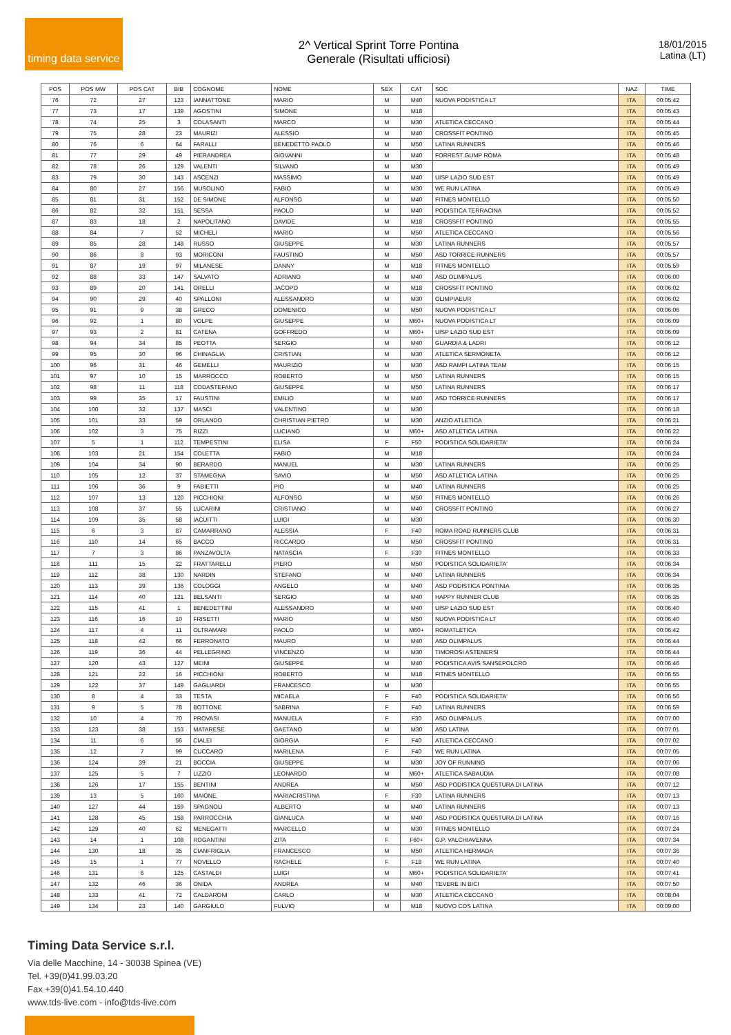timing data service
2^ Vertical Sprint Torre Pontina
Generale (Risultati ufficiosi)
18/01/2015
Latina (LT)
| POS | POS MW | POS CAT | BIB | COGNOME | NOME | SEX | CAT | SOC | NAZ | TIME |
| --- | --- | --- | --- | --- | --- | --- | --- | --- | --- | --- |
| 76 | 72 | 27 | 123 | IANNATTONE | MARIO | M | M40 | NUOVA PODISTICA LT | ITA | 00:05:42 |
| 77 | 73 | 17 | 139 | AGOSTINI | SIMONE | M | M18 | | ITA | 00:05:43 |
| 78 | 74 | 25 | 3 | COLASANTI | MARCO | M | M30 | ATLETICA CECCANO | ITA | 00:05:44 |
| 79 | 75 | 28 | 23 | MAURIZI | ALESSIO | M | M40 | CROSSFIT PONTINO | ITA | 00:05:45 |
| 80 | 76 | 6 | 64 | FARALLI | BENEDETTO PAOLO | M | M50 | LATINA RUNNERS | ITA | 00:05:46 |
| 81 | 77 | 29 | 49 | PIERANDREA | GIOVANNI | M | M40 | FORREST GUMP ROMA | ITA | 00:05:48 |
| 82 | 78 | 26 | 129 | VALENTI | SILVANO | M | M30 | | ITA | 00:05:49 |
| 83 | 79 | 30 | 143 | ASCENZI | MASSIMO | M | M40 | UISP LAZIO SUD EST | ITA | 00:05:49 |
| 84 | 80 | 27 | 156 | MUSOLINO | FABIO | M | M30 | WE RUN LATINA | ITA | 00:05:49 |
| 85 | 81 | 31 | 152 | DE SIMONE | ALFONSO | M | M40 | FITNES MONTELLO | ITA | 00:05:50 |
| 86 | 82 | 32 | 151 | SESSA | PAOLO | M | M40 | PODISTICA TERRACINA | ITA | 00:05:52 |
| 87 | 83 | 18 | 2 | NAPOLITANO | DAVIDE | M | M18 | CROSSFIT PONTINO | ITA | 00:05:55 |
| 88 | 84 | 7 | 52 | MICHELI | MARIO | M | M50 | ATLETICA CECCANO | ITA | 00:05:56 |
| 89 | 85 | 28 | 148 | RUSSO | GIUSEPPE | M | M30 | LATINA RUNNERS | ITA | 00:05:57 |
| 90 | 86 | 8 | 93 | MORICONI | FAUSTINO | M | M50 | ASD TORRICE RUNNERS | ITA | 00:05:57 |
| 91 | 87 | 19 | 97 | MILANESE | DANNY | M | M18 | FITNES MONTELLO | ITA | 00:05:59 |
| 92 | 88 | 33 | 147 | SALVATO | ADRIANO | M | M40 | ASD OLIMPALUS | ITA | 00:06:00 |
| 93 | 89 | 20 | 141 | ORELLI | JACOPO | M | M18 | CROSSFIT PONTINO | ITA | 00:06:02 |
| 94 | 90 | 29 | 40 | SPALLONI | ALESSANDRO | M | M30 | OLIMPIAEUR | ITA | 00:06:02 |
| 95 | 91 | 9 | 38 | GRECO | DOMENICO | M | M50 | NUOVA PODISTICA LT | ITA | 00:06:06 |
| 96 | 92 | 1 | 80 | VOLPE | GIUSEPPE | M | M60+ | NUOVA PODISTICA LT | ITA | 00:06:09 |
| 97 | 93 | 2 | 81 | CATENA | GOFFREDO | M | M60+ | UISP LAZIO SUD EST | ITA | 00:06:09 |
| 98 | 94 | 34 | 85 | PEOTTA | SERGIO | M | M40 | GUARDIA & LADRI | ITA | 00:06:12 |
| 99 | 95 | 30 | 96 | CHINAGLIA | CRISTIAN | M | M30 | ATLETICA SERMONETA | ITA | 00:06:12 |
| 100 | 96 | 31 | 46 | GEMELLI | MAURIZIO | M | M30 | ASD RAMPI LATINA TEAM | ITA | 00:06:15 |
| 101 | 97 | 10 | 15 | MARROCCO | ROBERTO | M | M50 | LATINA RUNNERS | ITA | 00:06:15 |
| 102 | 98 | 11 | 118 | CODASTEFANO | GIUSEPPE | M | M50 | LATINA RUNNERS | ITA | 00:06:17 |
| 103 | 99 | 35 | 17 | FAUSTINI | EMILIO | M | M40 | ASD TORRICE RUNNERS | ITA | 00:06:17 |
| 104 | 100 | 32 | 137 | MASCI | VALENTINO | M | M30 | | ITA | 00:06:18 |
| 105 | 101 | 33 | 59 | ORLANDO | CHRISTIAN PIETRO | M | M30 | ANZIO ATLETICA | ITA | 00:06:21 |
| 106 | 102 | 3 | 75 | RIZZI | LUCIANO | M | M60+ | ASD ATLETICA LATINA | ITA | 00:06:22 |
| 107 | 5 | 1 | 112 | TEMPESTINI | ELISA | F | F50 | PODISTICA SOLIDARIETA' | ITA | 00:06:24 |
| 108 | 103 | 21 | 154 | COLETTA | FABIO | M | M18 | | ITA | 00:06:24 |
| 109 | 104 | 34 | 90 | BERARDO | MANUEL | M | M30 | LATINA RUNNERS | ITA | 00:06:25 |
| 110 | 105 | 12 | 37 | STAMEGNA | SAVIO | M | M50 | ASD ATLETICA LATINA | ITA | 00:06:25 |
| 111 | 106 | 36 | 9 | FABIETTI | PIO | M | M40 | LATINA RUNNERS | ITA | 00:06:25 |
| 112 | 107 | 13 | 120 | PICCHIONI | ALFONSO | M | M50 | FITNES MONTELLO | ITA | 00:06:26 |
| 113 | 108 | 37 | 55 | LUCARINI | CRISTIANO | M | M40 | CROSSFIT PONTINO | ITA | 00:06:27 |
| 114 | 109 | 35 | 58 | IACUITTI | LUIGI | M | M30 | | ITA | 00:06:30 |
| 115 | 6 | 3 | 87 | CAMARRANO | ALESSIA | F | F40 | ROMA ROAD RUNNERS CLUB | ITA | 00:06:31 |
| 116 | 110 | 14 | 65 | BACCO | RICCARDO | M | M50 | CROSSFIT PONTINO | ITA | 00:06:31 |
| 117 | 7 | 3 | 86 | PANZAVOLTA | NATASCIA | F | F30 | FITNES MONTELLO | ITA | 00:06:33 |
| 118 | 111 | 15 | 22 | FRATTARELLI | PIERO | M | M50 | PODISTICA SOLIDARIETA' | ITA | 00:06:34 |
| 119 | 112 | 38 | 130 | NARDIN | STEFANO | M | M40 | LATINA RUNNERS | ITA | 00:06:34 |
| 120 | 113 | 39 | 136 | COLOGGI | ANGELO | M | M40 | ASD PODISTICA PONTINIA | ITA | 00:06:35 |
| 121 | 114 | 40 | 121 | BELSANTI | SERGIO | M | M40 | HAPPY RUNNER CLUB | ITA | 00:06:35 |
| 122 | 115 | 41 | 1 | BENEDETTINI | ALESSANDRO | M | M40 | UISP LAZIO SUD EST | ITA | 00:06:40 |
| 123 | 116 | 16 | 10 | FRISETTI | MARIO | M | M50 | NUOVA PODISTICA LT | ITA | 00:06:40 |
| 124 | 117 | 4 | 11 | OLTRAMARI | PAOLO | M | M60+ | ROMATLETICA | ITA | 00:06:42 |
| 125 | 118 | 42 | 66 | FERRONATO | MAURO | M | M40 | ASD OLIMPALUS | ITA | 00:06:44 |
| 126 | 119 | 36 | 44 | PELLEGRINO | VINCENZO | M | M30 | TIMOROSI ASTENERSI | ITA | 00:06:44 |
| 127 | 120 | 43 | 127 | MEINI | GIUSEPPE | M | M40 | PODISTICA AVIS SANSEPOLCRO | ITA | 00:06:46 |
| 128 | 121 | 22 | 16 | PICCHIONI | ROBERTO | M | M18 | FITNES MONTELLO | ITA | 00:06:55 |
| 129 | 122 | 37 | 149 | GAGLIARDI | FRANCESCO | M | M30 | | ITA | 00:06:55 |
| 130 | 8 | 4 | 33 | TESTA | MICAELA | F | F40 | PODISTICA SOLIDARIETA' | ITA | 00:06:56 |
| 131 | 9 | 5 | 78 | BOTTONE | SABRINA | F | F40 | LATINA RUNNERS | ITA | 00:06:59 |
| 132 | 10 | 4 | 70 | PROVASI | MANUELA | F | F30 | ASD OLIMPALUS | ITA | 00:07:00 |
| 133 | 123 | 38 | 153 | MATARESE | GAETANO | M | M30 | ASD LATINA | ITA | 00:07:01 |
| 134 | 11 | 6 | 56 | CIALEI | GIORGIA | F | F40 | ATLETICA CECCANO | ITA | 00:07:02 |
| 135 | 12 | 7 | 99 | CUCCARO | MARILENA | F | F40 | WE RUN LATINA | ITA | 00:07:05 |
| 136 | 124 | 39 | 21 | BOCCIA | GIUSEPPE | M | M30 | JOY OF RUNNING | ITA | 00:07:06 |
| 137 | 125 | 5 | 7 | LIZZIO | LEONARDO | M | M60+ | ATLETICA SABAUDIA | ITA | 00:07:08 |
| 138 | 126 | 17 | 155 | BENTINI | ANDREA | M | M50 | ASD PODISTICA QUESTURA DI LATINA | ITA | 00:07:12 |
| 139 | 13 | 5 | 160 | MAIONE | MARIACRISTINA | F | F30 | LATINA RUNNERS | ITA | 00:07:13 |
| 140 | 127 | 44 | 159 | SPAGNOLI | ALBERTO | M | M40 | LATINA RUNNERS | ITA | 00:07:13 |
| 141 | 128 | 45 | 158 | PARROCCHIA | GIANLUCA | M | M40 | ASD PODISTICA QUESTURA DI LATINA | ITA | 00:07:16 |
| 142 | 129 | 40 | 62 | MENEGATTI | MARCELLO | M | M30 | FITNES MONTELLO | ITA | 00:07:24 |
| 143 | 14 | 1 | 108 | ROGANTINI | ZITA | F | F60+ | G.P. VALCHIAVENNA | ITA | 00:07:34 |
| 144 | 130 | 18 | 35 | CIANFRIGLIA | FRANCESCO | M | M50 | ATLETICA HERMADA | ITA | 00:07:36 |
| 145 | 15 | 1 | 77 | NOVELLO | RACHELE | F | F18 | WE RUN LATINA | ITA | 00:07:40 |
| 146 | 131 | 6 | 125 | CASTALDI | LUIGI | M | M60+ | PODISTICA SOLIDARIETA' | ITA | 00:07:41 |
| 147 | 132 | 46 | 36 | ONIDA | ANDREA | M | M40 | TEVERE IN BICI | ITA | 00:07:50 |
| 148 | 133 | 41 | 72 | CALDARONI | CARLO | M | M30 | ATLETICA CECCANO | ITA | 00:08:04 |
| 149 | 134 | 23 | 140 | GARGIULO | FULVIO | M | M18 | NUOVO COS LATINA | ITA | 00:09:00 |
Timing Data Service s.r.l.
Via delle Macchine, 14 - 30038 Spinea (VE)
Tel. +39(0)41.99.03.20
Fax +39(0)41.54.10.440
www.tds-live.com - info@tds-live.com